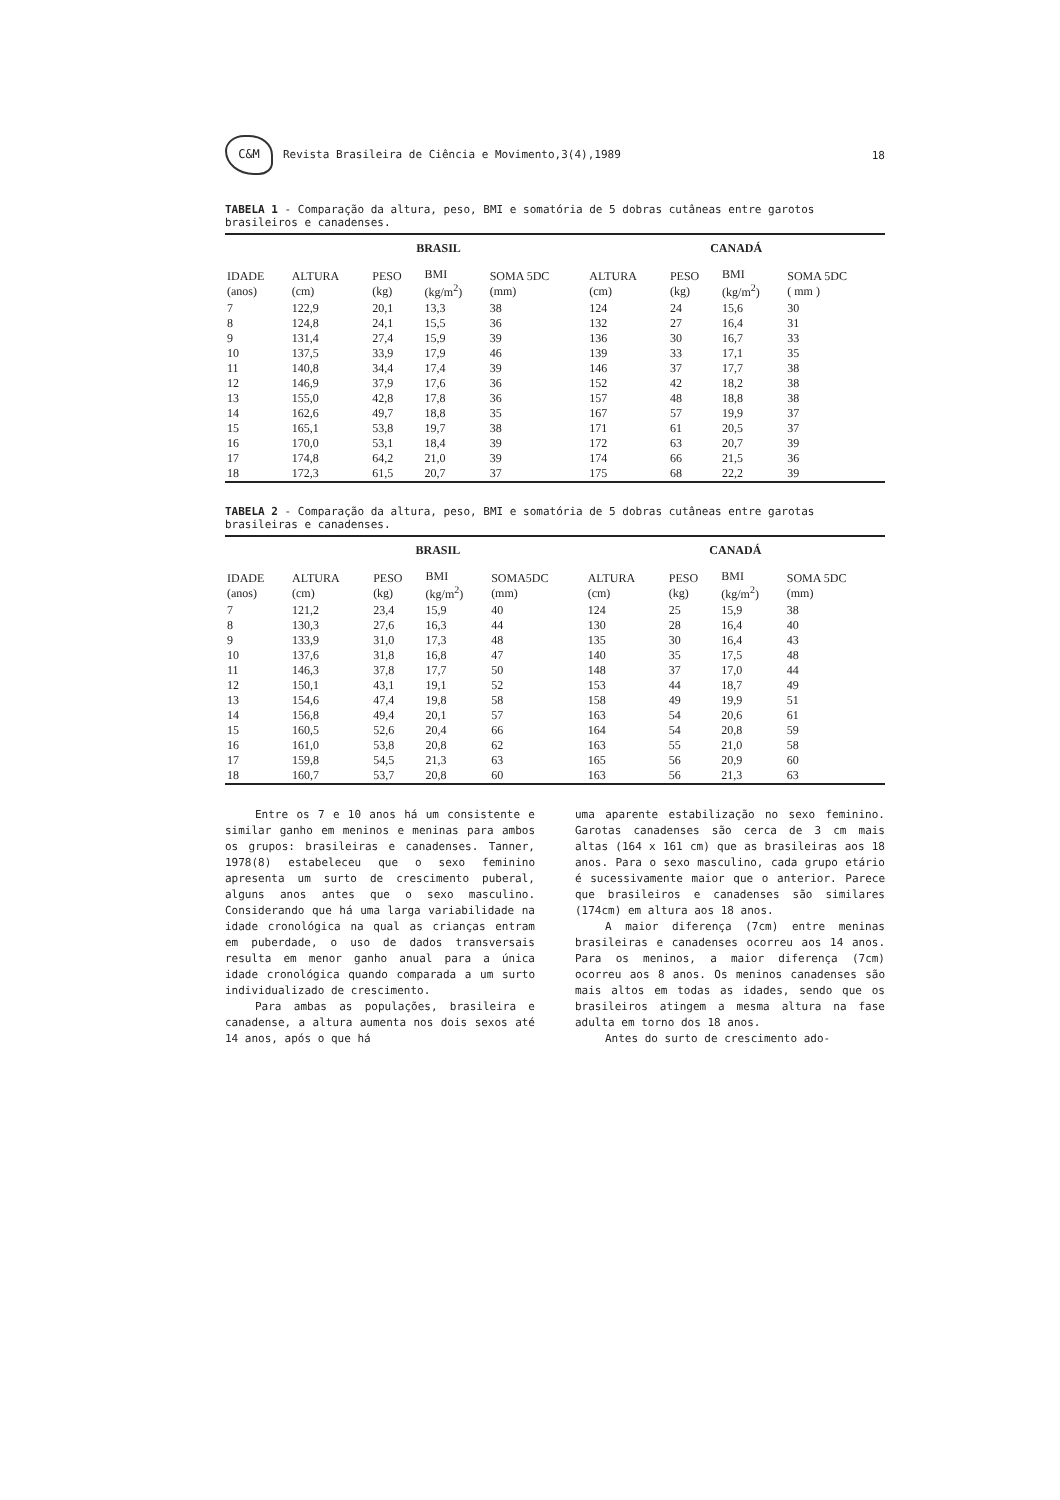C&M Revista Brasileira de Ciência e Movimento,3(4),1989
18
TABELA 1 - Comparação da altura, peso, BMI e somatória de 5 dobras cutâneas entre garotos brasileiros e canadenses.
| | BRASIL | | | | CANADÁ | | | |
| --- | --- | --- | --- | --- | --- | --- | --- | --- |
| IDADE (anos) | ALTURA (cm) | PESO (kg) | BMI (kg/m<sup>2</sup>) | SOMA 5DC (mm) | ALTURA (cm) | PESO (kg) | BMI (kg/m<sup>2</sup>) | SOMA 5DC ( mm ) |
| 7 | 122,9 | 20,1 | 13,3 | 38 | 124 | 24 | 15,6 | 30 |
| 8 | 124,8 | 24,1 | 15,5 | 36 | 132 | 27 | 16,4 | 31 |
| 9 | 131,4 | 27,4 | 15,9 | 39 | 136 | 30 | 16,7 | 33 |
| 10 | 137,5 | 33,9 | 17,9 | 46 | 139 | 33 | 17,1 | 35 |
| 11 | 140,8 | 34,4 | 17,4 | 39 | 146 | 37 | 17,7 | 38 |
| 12 | 146,9 | 37,9 | 17,6 | 36 | 152 | 42 | 18,2 | 38 |
| 13 | 155,0 | 42,8 | 17,8 | 36 | 157 | 48 | 18,8 | 38 |
| 14 | 162,6 | 49,7 | 18,8 | 35 | 167 | 57 | 19,9 | 37 |
| 15 | 165,1 | 53,8 | 19,7 | 38 | 171 | 61 | 20,5 | 37 |
| 16 | 170,0 | 53,1 | 18,4 | 39 | 172 | 63 | 20,7 | 39 |
| 17 | 174,8 | 64,2 | 21,0 | 39 | 174 | 66 | 21,5 | 36 |
| 18 | 172,3 | 61,5 | 20,7 | 37 | 175 | 68 | 22,2 | 39 |
TABELA 2 - Comparação da altura, peso, BMI e somatória de 5 dobras cutâneas entre garotas brasileiras e canadenses.
| | BRASIL | | | | CANADÁ | | | |
| --- | --- | --- | --- | --- | --- | --- | --- | --- |
| IDADE (anos) | ALTURA (cm) | PESO (kg) | BMI (kg/m<sup>2</sup>) | SOMA5DC (mm) | ALTURA (cm) | PESO (kg) | BMI (kg/m<sup>2</sup>) | SOMA 5DC (mm) |
| 7 | 121,2 | 23,4 | 15,9 | 40 | 124 | 25 | 15,9 | 38 |
| 8 | 130,3 | 27,6 | 16,3 | 44 | 130 | 28 | 16,4 | 40 |
| 9 | 133,9 | 31,0 | 17,3 | 48 | 135 | 30 | 16,4 | 43 |
| 10 | 137,6 | 31,8 | 16,8 | 47 | 140 | 35 | 17,5 | 48 |
| 11 | 146,3 | 37,8 | 17,7 | 50 | 148 | 37 | 17,0 | 44 |
| 12 | 150,1 | 43,1 | 19,1 | 52 | 153 | 44 | 18,7 | 49 |
| 13 | 154,6 | 47,4 | 19,8 | 58 | 158 | 49 | 19,9 | 51 |
| 14 | 156,8 | 49,4 | 20,1 | 57 | 163 | 54 | 20,6 | 61 |
| 15 | 160,5 | 52,6 | 20,4 | 66 | 164 | 54 | 20,8 | 59 |
| 16 | 161,0 | 53,8 | 20,8 | 62 | 163 | 55 | 21,0 | 58 |
| 17 | 159,8 | 54,5 | 21,3 | 63 | 165 | 56 | 20,9 | 60 |
| 18 | 160,7 | 53,7 | 20,8 | 60 | 163 | 56 | 21,3 | 63 |
Entre os 7 e 10 anos há um consistente e similar ganho em meninos e meninas para ambos os grupos: brasileiras e canadenses. Tanner, 1978(8) estabeleceu que o sexo feminino apresenta um surto de crescimento puberal, alguns anos antes que o sexo masculino. Considerando que há uma larga variabilidade na idade cronológica na qual as crianças entram em puberdade, o uso de dados transversais resulta em menor ganho anual para a única idade cronológica quando comparada a um surto individualizado de crescimento.
Para ambas as populações, brasileira e canadense, a altura aumenta nos dois sexos até 14 anos, após o que há
uma aparente estabilização no sexo feminino. Garotas canadenses são cerca de 3 cm mais altas (164 x 161 cm) que as brasileiras aos 18 anos. Para o sexo masculino, cada grupo etário é sucessivamente maior que o anterior. Parece que brasileiros e canadenses são similares (174cm) em altura aos 18 anos.
A maior diferença (7cm) entre meninas brasileiras e canadenses ocorreu aos 14 anos. Para os meninos, a maior diferença (7cm) ocorreu aos 8 anos. Os meninos canadenses são mais altos em todas as idades, sendo que os brasileiros atingem a mesma altura na fase adulta em torno dos 18 anos.
Antes do surto de crescimento ado-